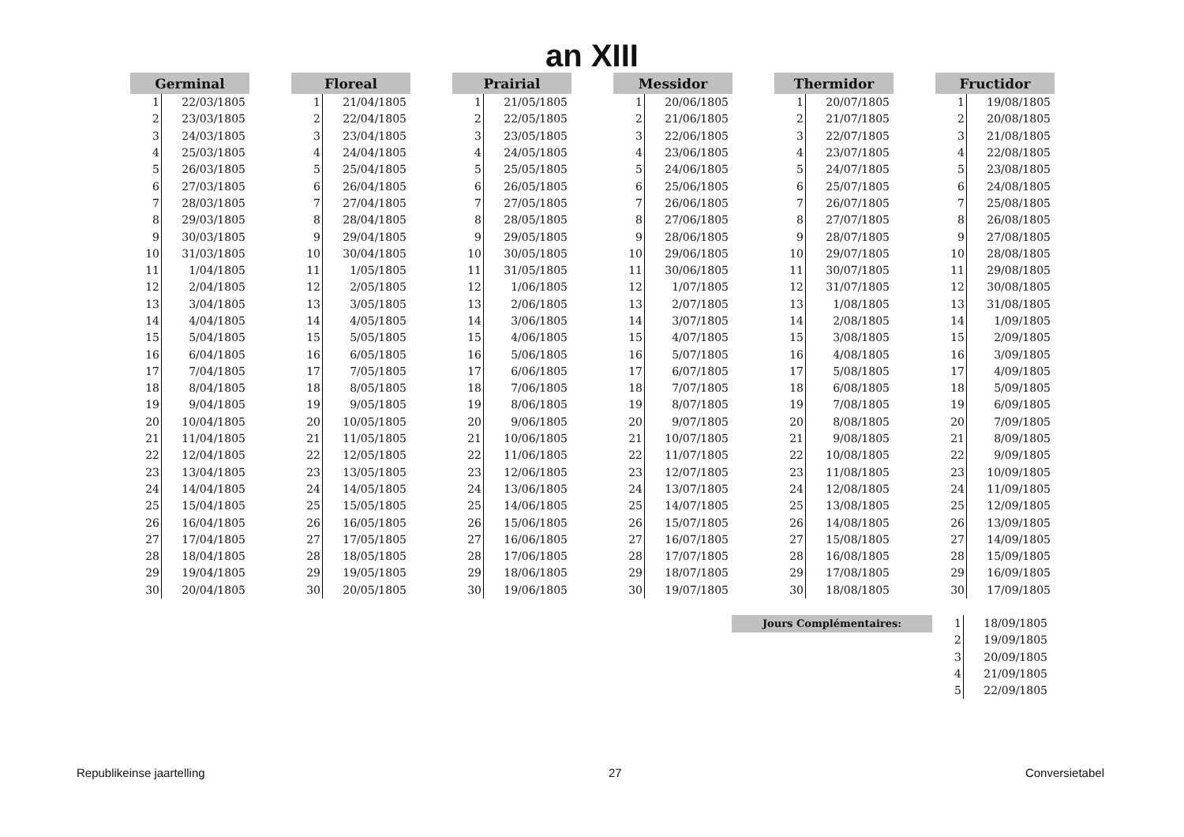an XIII
| Germinal | |
| --- | --- |
| 1 | 22/03/1805 |
| 2 | 23/03/1805 |
| 3 | 24/03/1805 |
| 4 | 25/03/1805 |
| 5 | 26/03/1805 |
| 6 | 27/03/1805 |
| 7 | 28/03/1805 |
| 8 | 29/03/1805 |
| 9 | 30/03/1805 |
| 10 | 31/03/1805 |
| 11 | 1/04/1805 |
| 12 | 2/04/1805 |
| 13 | 3/04/1805 |
| 14 | 4/04/1805 |
| 15 | 5/04/1805 |
| 16 | 6/04/1805 |
| 17 | 7/04/1805 |
| 18 | 8/04/1805 |
| 19 | 9/04/1805 |
| 20 | 10/04/1805 |
| 21 | 11/04/1805 |
| 22 | 12/04/1805 |
| 23 | 13/04/1805 |
| 24 | 14/04/1805 |
| 25 | 15/04/1805 |
| 26 | 16/04/1805 |
| 27 | 17/04/1805 |
| 28 | 18/04/1805 |
| 29 | 19/04/1805 |
| 30 | 20/04/1805 |
| Floreal | |
| --- | --- |
| 1 | 21/04/1805 |
| 2 | 22/04/1805 |
| 3 | 23/04/1805 |
| 4 | 24/04/1805 |
| 5 | 25/04/1805 |
| 6 | 26/04/1805 |
| 7 | 27/04/1805 |
| 8 | 28/04/1805 |
| 9 | 29/04/1805 |
| 10 | 30/04/1805 |
| 11 | 1/05/1805 |
| 12 | 2/05/1805 |
| 13 | 3/05/1805 |
| 14 | 4/05/1805 |
| 15 | 5/05/1805 |
| 16 | 6/05/1805 |
| 17 | 7/05/1805 |
| 18 | 8/05/1805 |
| 19 | 9/05/1805 |
| 20 | 10/05/1805 |
| 21 | 11/05/1805 |
| 22 | 12/05/1805 |
| 23 | 13/05/1805 |
| 24 | 14/05/1805 |
| 25 | 15/05/1805 |
| 26 | 16/05/1805 |
| 27 | 17/05/1805 |
| 28 | 18/05/1805 |
| 29 | 19/05/1805 |
| 30 | 20/05/1805 |
| Prairial | |
| --- | --- |
| 1 | 21/05/1805 |
| 2 | 22/05/1805 |
| 3 | 23/05/1805 |
| 4 | 24/05/1805 |
| 5 | 25/05/1805 |
| 6 | 26/05/1805 |
| 7 | 27/05/1805 |
| 8 | 28/05/1805 |
| 9 | 29/05/1805 |
| 10 | 30/05/1805 |
| 11 | 31/05/1805 |
| 12 | 1/06/1805 |
| 13 | 2/06/1805 |
| 14 | 3/06/1805 |
| 15 | 4/06/1805 |
| 16 | 5/06/1805 |
| 17 | 6/06/1805 |
| 18 | 7/06/1805 |
| 19 | 8/06/1805 |
| 20 | 9/06/1805 |
| 21 | 10/06/1805 |
| 22 | 11/06/1805 |
| 23 | 12/06/1805 |
| 24 | 13/06/1805 |
| 25 | 14/06/1805 |
| 26 | 15/06/1805 |
| 27 | 16/06/1805 |
| 28 | 17/06/1805 |
| 29 | 18/06/1805 |
| 30 | 19/06/1805 |
| Messidor | |
| --- | --- |
| 1 | 20/06/1805 |
| 2 | 21/06/1805 |
| 3 | 22/06/1805 |
| 4 | 23/06/1805 |
| 5 | 24/06/1805 |
| 6 | 25/06/1805 |
| 7 | 26/06/1805 |
| 8 | 27/06/1805 |
| 9 | 28/06/1805 |
| 10 | 29/06/1805 |
| 11 | 30/06/1805 |
| 12 | 1/07/1805 |
| 13 | 2/07/1805 |
| 14 | 3/07/1805 |
| 15 | 4/07/1805 |
| 16 | 5/07/1805 |
| 17 | 6/07/1805 |
| 18 | 7/07/1805 |
| 19 | 8/07/1805 |
| 20 | 9/07/1805 |
| 21 | 10/07/1805 |
| 22 | 11/07/1805 |
| 23 | 12/07/1805 |
| 24 | 13/07/1805 |
| 25 | 14/07/1805 |
| 26 | 15/07/1805 |
| 27 | 16/07/1805 |
| 28 | 17/07/1805 |
| 29 | 18/07/1805 |
| 30 | 19/07/1805 |
| Thermidor | |
| --- | --- |
| 1 | 20/07/1805 |
| 2 | 21/07/1805 |
| 3 | 22/07/1805 |
| 4 | 23/07/1805 |
| 5 | 24/07/1805 |
| 6 | 25/07/1805 |
| 7 | 26/07/1805 |
| 8 | 27/07/1805 |
| 9 | 28/07/1805 |
| 10 | 29/07/1805 |
| 11 | 30/07/1805 |
| 12 | 31/07/1805 |
| 13 | 1/08/1805 |
| 14 | 2/08/1805 |
| 15 | 3/08/1805 |
| 16 | 4/08/1805 |
| 17 | 5/08/1805 |
| 18 | 6/08/1805 |
| 19 | 7/08/1805 |
| 20 | 8/08/1805 |
| 21 | 9/08/1805 |
| 22 | 10/08/1805 |
| 23 | 11/08/1805 |
| 24 | 12/08/1805 |
| 25 | 13/08/1805 |
| 26 | 14/08/1805 |
| 27 | 15/08/1805 |
| 28 | 16/08/1805 |
| 29 | 17/08/1805 |
| 30 | 18/08/1805 |
| Fructidor | |
| --- | --- |
| 1 | 19/08/1805 |
| 2 | 20/08/1805 |
| 3 | 21/08/1805 |
| 4 | 22/08/1805 |
| 5 | 23/08/1805 |
| 6 | 24/08/1805 |
| 7 | 25/08/1805 |
| 8 | 26/08/1805 |
| 9 | 27/08/1805 |
| 10 | 28/08/1805 |
| 11 | 29/08/1805 |
| 12 | 30/08/1805 |
| 13 | 31/08/1805 |
| 14 | 1/09/1805 |
| 15 | 2/09/1805 |
| 16 | 3/09/1805 |
| 17 | 4/09/1805 |
| 18 | 5/09/1805 |
| 19 | 6/09/1805 |
| 20 | 7/09/1805 |
| 21 | 8/09/1805 |
| 22 | 9/09/1805 |
| 23 | 10/09/1805 |
| 24 | 11/09/1805 |
| 25 | 12/09/1805 |
| 26 | 13/09/1805 |
| 27 | 14/09/1805 |
| 28 | 15/09/1805 |
| 29 | 16/09/1805 |
| 30 | 17/09/1805 |
Jours Complémentaires:
| 1 | 18/09/1805 |
| 2 | 19/09/1805 |
| 3 | 20/09/1805 |
| 4 | 21/09/1805 |
| 5 | 22/09/1805 |
Republikeinse jaartelling 27 Conversietabel